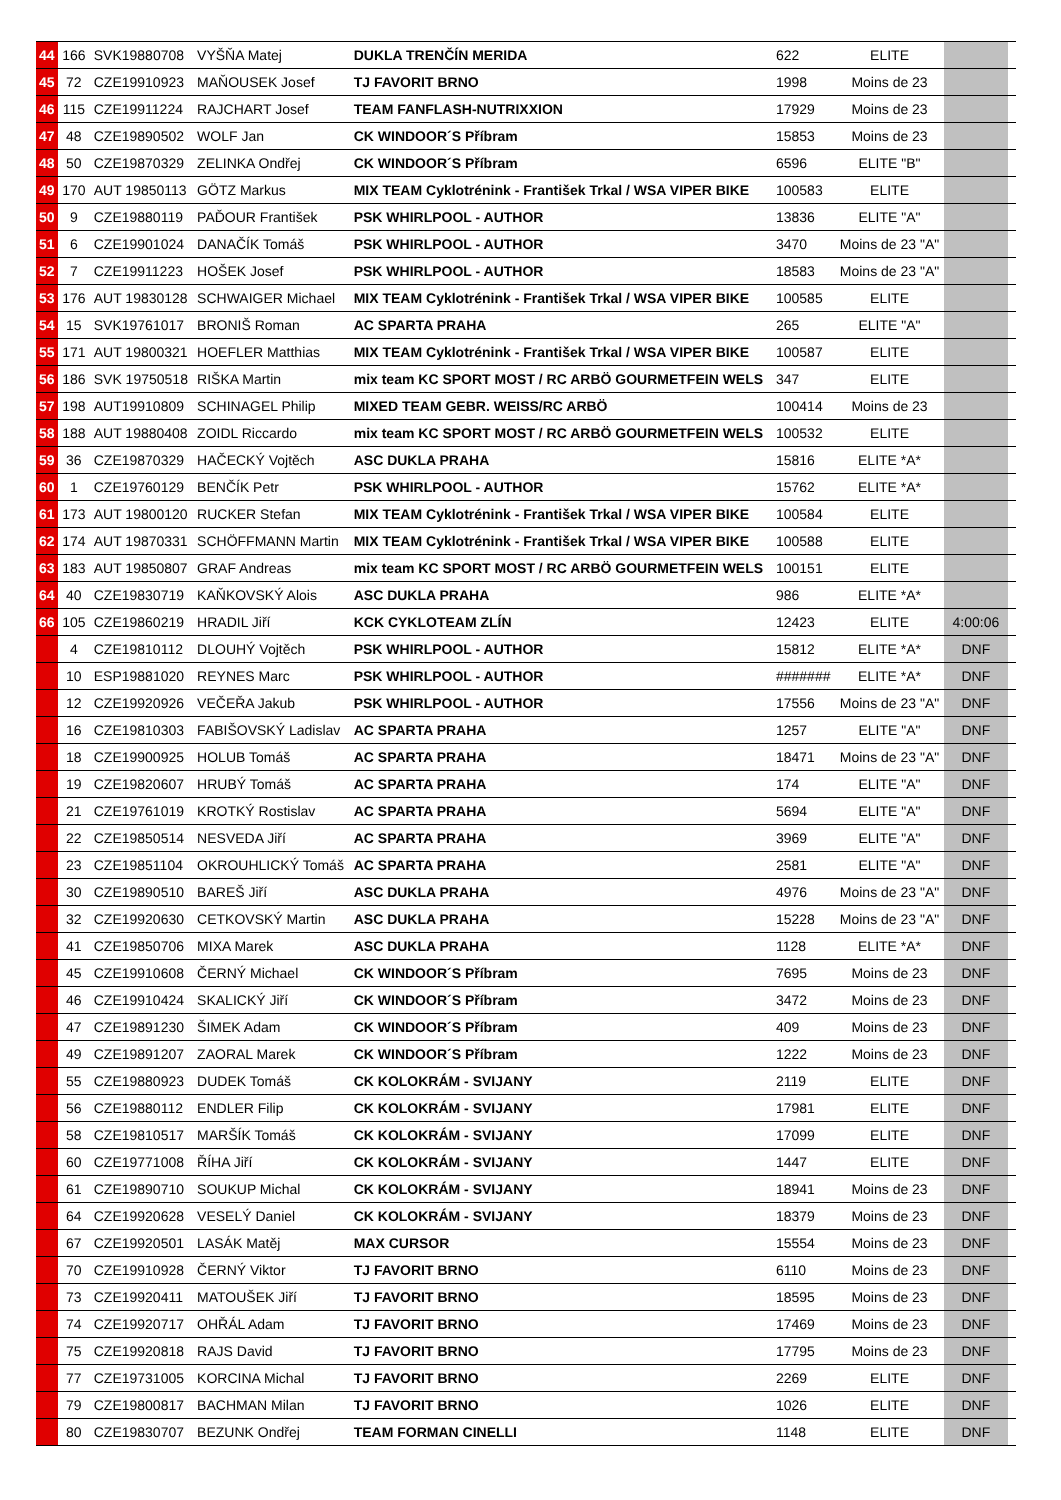| 44 | 166 | SVK19880708 | VYŠŇA Matej | DUKLA TRENČÍN MERIDA | 622 | ELITE | | |
| 45 | 72 | CZE19910923 | MAŇOUSEK Josef | TJ FAVORIT BRNO | 1998 | Moins de 23 | | |
| 46 | 115 | CZE19911224 | RAJCHART Josef | TEAM FANFLASH-NUTRIXXION | 17929 | Moins de 23 | | |
| 47 | 48 | CZE19890502 | WOLF Jan | CK WINDOOR´S Příbram | 15853 | Moins de 23 | | |
| 48 | 50 | CZE19870329 | ZELINKA Ondřej | CK WINDOOR´S Příbram | 6596 | ELITE "B" | | |
| 49 | 170 | AUT 19850113 | GÖTZ Markus | MIX TEAM Cyklotrénink - František Trkal / WSA VIPER BIKE | 100583 | ELITE | | |
| 50 | 9 | CZE19880119 | PAĎOUR František | PSK WHIRLPOOL - AUTHOR | 13836 | ELITE "A" | | |
| 51 | 6 | CZE19901024 | DANAČÍK Tomáš | PSK WHIRLPOOL - AUTHOR | 3470 | Moins de 23 "A" | | |
| 52 | 7 | CZE19911223 | HOŠEK Josef | PSK WHIRLPOOL - AUTHOR | 18583 | Moins de 23 "A" | | |
| 53 | 176 | AUT 19830128 | SCHWAIGER Michael | MIX TEAM Cyklotrénink - František Trkal / WSA VIPER BIKE | 100585 | ELITE | | |
| 54 | 15 | SVK19761017 | BRONIŠ Roman | AC SPARTA PRAHA | 265 | ELITE "A" | | |
| 55 | 171 | AUT 19800321 | HOEFLER Matthias | MIX TEAM Cyklotrénink - František Trkal / WSA VIPER BIKE | 100587 | ELITE | | |
| 56 | 186 | SVK 19750518 | RIŠKA Martin | mix team KC SPORT MOST / RC ARBÖ GOURMETFEIN WELS | 347 | ELITE | | |
| 57 | 198 | AUT19910809 | SCHINAGEL Philip | MIXED TEAM GEBR. WEISS/RC ARBÖ | 100414 | Moins de 23 | | |
| 58 | 188 | AUT 19880408 | ZOIDL Riccardo | mix team KC SPORT MOST / RC ARBÖ GOURMETFEIN WELS | 100532 | ELITE | | |
| 59 | 36 | CZE19870329 | HAČECKÝ Vojtěch | ASC DUKLA PRAHA | 15816 | ELITE *A* | | |
| 60 | 1 | CZE19760129 | BENČÍK Petr | PSK WHIRLPOOL - AUTHOR | 15762 | ELITE *A* | | |
| 61 | 173 | AUT 19800120 | RUCKER Stefan | MIX TEAM Cyklotrénink - František Trkal / WSA VIPER BIKE | 100584 | ELITE | | |
| 62 | 174 | AUT 19870331 | SCHÖFFMANN Martin | MIX TEAM Cyklotrénink - František Trkal / WSA VIPER BIKE | 100588 | ELITE | | |
| 63 | 183 | AUT 19850807 | GRAF Andreas | mix team KC SPORT MOST / RC ARBÖ GOURMETFEIN WELS | 100151 | ELITE | | |
| 64 | 40 | CZE19830719 | KAŇKOVSKÝ Alois | ASC DUKLA PRAHA | 986 | ELITE *A* | | |
| 66 | 105 | CZE19860219 | HRADIL Jiří | KCK CYKLOTEAM ZLÍN | 12423 | ELITE | 4:00:06 | |
| | 4 | CZE19810112 | DLOUHÝ Vojtěch | PSK WHIRLPOOL - AUTHOR | 15812 | ELITE *A* | DNF | |
| | 10 | ESP19881020 | REYNES Marc | PSK WHIRLPOOL - AUTHOR | ####### | ELITE *A* | DNF | |
| | 12 | CZE19920926 | VEČEŘA Jakub | PSK WHIRLPOOL - AUTHOR | 17556 | Moins de 23 "A" | DNF | |
| | 16 | CZE19810303 | FABIŠOVSKÝ Ladislav | AC SPARTA PRAHA | 1257 | ELITE "A" | DNF | |
| | 18 | CZE19900925 | HOLUB Tomáš | AC SPARTA PRAHA | 18471 | Moins de 23 "A" | DNF | |
| | 19 | CZE19820607 | HRUBÝ Tomáš | AC SPARTA PRAHA | 174 | ELITE "A" | DNF | |
| | 21 | CZE19761019 | KROTKÝ Rostislav | AC SPARTA PRAHA | 5694 | ELITE "A" | DNF | |
| | 22 | CZE19850514 | NESVEDA Jiří | AC SPARTA PRAHA | 3969 | ELITE "A" | DNF | |
| | 23 | CZE19851104 | OKROUHLICKÝ Tomáš | AC SPARTA PRAHA | 2581 | ELITE "A" | DNF | |
| | 30 | CZE19890510 | BAREŠ Jiří | ASC DUKLA PRAHA | 4976 | Moins de 23 "A" | DNF | |
| | 32 | CZE19920630 | CETKOVSKÝ Martin | ASC DUKLA PRAHA | 15228 | Moins de 23 "A" | DNF | |
| | 41 | CZE19850706 | MIXA Marek | ASC DUKLA PRAHA | 1128 | ELITE *A* | DNF | |
| | 45 | CZE19910608 | ČERNÝ Michael | CK WINDOOR´S Příbram | 7695 | Moins de 23 | DNF | |
| | 46 | CZE19910424 | SKALICKÝ Jiří | CK WINDOOR´S Příbram | 3472 | Moins de 23 | DNF | |
| | 47 | CZE19891230 | ŠIMEK Adam | CK WINDOOR´S Příbram | 409 | Moins de 23 | DNF | |
| | 49 | CZE19891207 | ZAORAL Marek | CK WINDOOR´S Příbram | 1222 | Moins de 23 | DNF | |
| | 55 | CZE19880923 | DUDEK Tomáš | CK KOLOKRÁM - SVIJANY | 2119 | ELITE | DNF | |
| | 56 | CZE19880112 | ENDLER Filip | CK KOLOKRÁM - SVIJANY | 17981 | ELITE | DNF | |
| | 58 | CZE19810517 | MARŠÍK Tomáš | CK KOLOKRÁM - SVIJANY | 17099 | ELITE | DNF | |
| | 60 | CZE19771008 | ŘÍHA Jiří | CK KOLOKRÁM - SVIJANY | 1447 | ELITE | DNF | |
| | 61 | CZE19890710 | SOUKUP Michal | CK KOLOKRÁM - SVIJANY | 18941 | Moins de 23 | DNF | |
| | 64 | CZE19920628 | VESELÝ Daniel | CK KOLOKRÁM - SVIJANY | 18379 | Moins de 23 | DNF | |
| | 67 | CZE19920501 | LASÁK Matěj | MAX CURSOR | 15554 | Moins de 23 | DNF | |
| | 70 | CZE19910928 | ČERNÝ Viktor | TJ FAVORIT BRNO | 6110 | Moins de 23 | DNF | |
| | 73 | CZE19920411 | MATOUŠEK Jiří | TJ FAVORIT BRNO | 18595 | Moins de 23 | DNF | |
| | 74 | CZE19920717 | OHŘÁL Adam | TJ FAVORIT BRNO | 17469 | Moins de 23 | DNF | |
| | 75 | CZE19920818 | RAJS David | TJ FAVORIT BRNO | 17795 | Moins de 23 | DNF | |
| | 77 | CZE19731005 | KORCINA Michal | TJ FAVORIT BRNO | 2269 | ELITE | DNF | |
| | 79 | CZE19800817 | BACHMAN Milan | TJ FAVORIT BRNO | 1026 | ELITE | DNF | |
| | 80 | CZE19830707 | BEZUNK Ondřej | TEAM FORMAN CINELLI | 1148 | ELITE | DNF | |